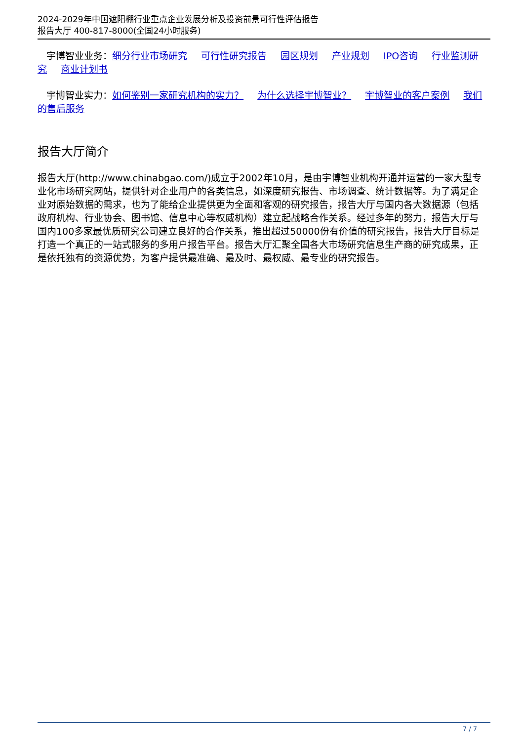2024-2029年中国遮阳棚行业重点企业发展分析及投资前景可行性评估报告
报告大厅 400-817-8000(全国24小时服务)
宇博智业业务：细分行业市场研究 可行性研究报告 园区规划 产业规划 IPO咨询 行业监测研究 商业计划书
宇博智业实力：如何鉴别一家研究机构的实力？ 为什么选择宇博智业？ 宇博智业的客户案例 我们的售后服务
报告大厅简介
报告大厅(http://www.chinabgao.com/)成立于2002年10月，是由宇博智业机构开通并运营的一家大型专业化市场研究网站，提供针对企业用户的各类信息，如深度研究报告、市场调查、统计数据等。为了满足企业对原始数据的需求，也为了能给企业提供更为全面和客观的研究报告，报告大厅与国内各大数据源（包括政府机构、行业协会、图书馆、信息中心等权威机构）建立起战略合作关系。经过多年的努力，报告大厅与国内100多家最优质研究公司建立良好的合作关系，推出超过50000份有价值的研究报告，报告大厅目标是打造一个真正的一站式服务的多用户报告平台。报告大厅汇聚全国各大市场研究信息生产商的研究成果，正是依托独有的资源优势，为客户提供最准确、最及时、最权威、最专业的研究报告。
7 / 7